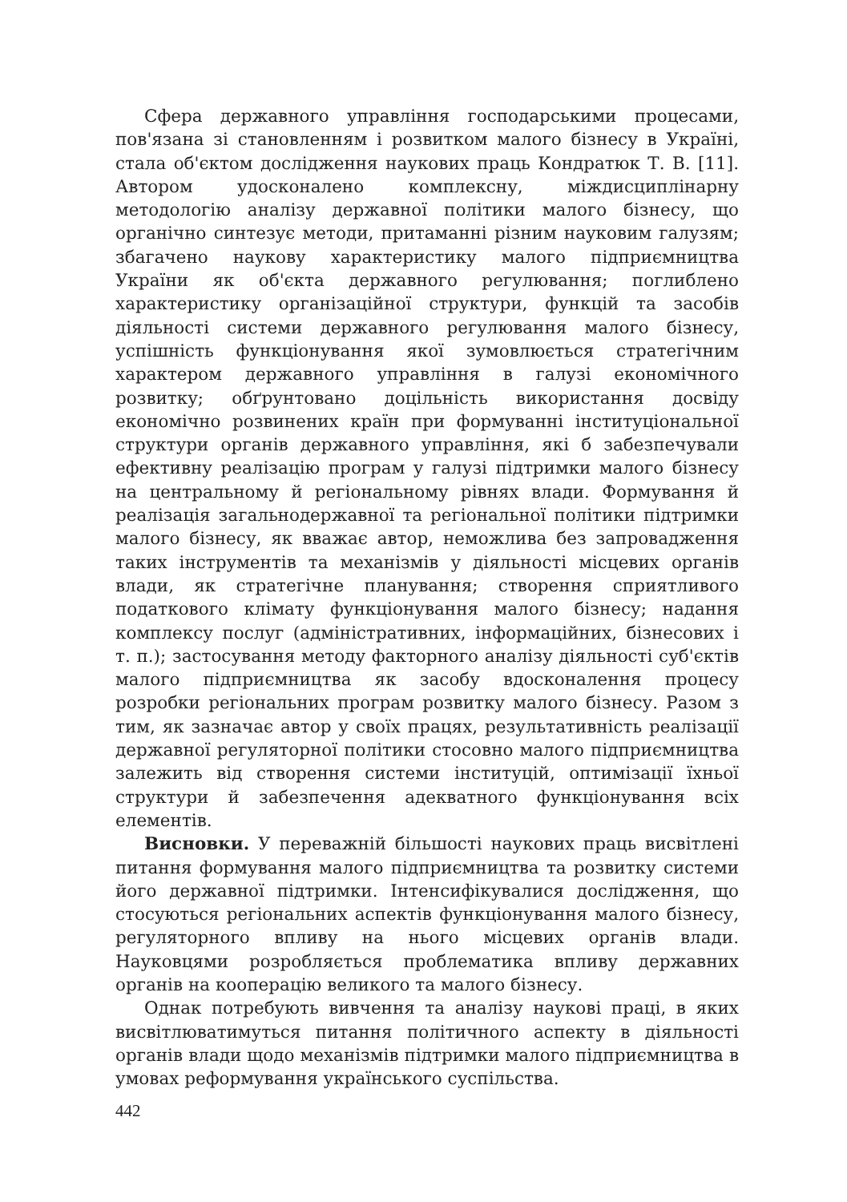Сфера державного управління господарськими процесами, пов'язана зі становленням і розвитком малого бізнесу в Україні, стала об'єктом дослідження наукових праць Кондратюк Т. В. [11]. Автором удосконалено комплексну, міждисциплінарну методологію аналізу державної політики малого бізнесу, що органічно синтезує методи, притаманні різним науковим галузям; збагачено наукову характеристику малого підприємництва України як об'єкта державного регулювання; поглиблено характеристику організаційної структури, функцій та засобів діяльності системи державного регулювання малого бізнесу, успішність функціонування якої зумовлюється стратегічним характером державного управління в галузі економічного розвитку; обґрунтовано доцільність використання досвіду економічно розвинених країн при формуванні інституціональної структури органів державного управління, які б забезпечували ефективну реалізацію програм у галузі підтримки малого бізнесу на центральному й регіональному рівнях влади. Формування й реалізація загальнодержавної та регіональної політики підтримки малого бізнесу, як вважає автор, неможлива без запровадження таких інструментів та механізмів у діяльності місцевих органів влади, як стратегічне планування; створення сприятливого податкового клімату функціонування малого бізнесу; надання комплексу послуг (адміністративних, інформаційних, бізнесових і т. п.); застосування методу факторного аналізу діяльності суб'єктів малого підприємництва як засобу вдосконалення процесу розробки регіональних програм розвитку малого бізнесу. Разом з тим, як зазначає автор у своїх працях, результативність реалізації державної регуляторної політики стосовно малого підприємництва залежить від створення системи інституцій, оптимізації їхньої структури й забезпечення адекватного функціонування всіх елементів.
Висновки. У переважній більшості наукових праць висвітлені питання формування малого підприємництва та розвитку системи його державної підтримки. Інтенсифікувалися дослідження, що стосуються регіональних аспектів функціонування малого бізнесу, регуляторного впливу на нього місцевих органів влади. Науковцями розробляється проблематика впливу державних органів на кооперацію великого та малого бізнесу.
Однак потребують вивчення та аналізу наукові праці, в яких висвітлюватимуться питання політичного аспекту в діяльності органів влади щодо механізмів підтримки малого підприємництва в умовах реформування українського суспільства.
442